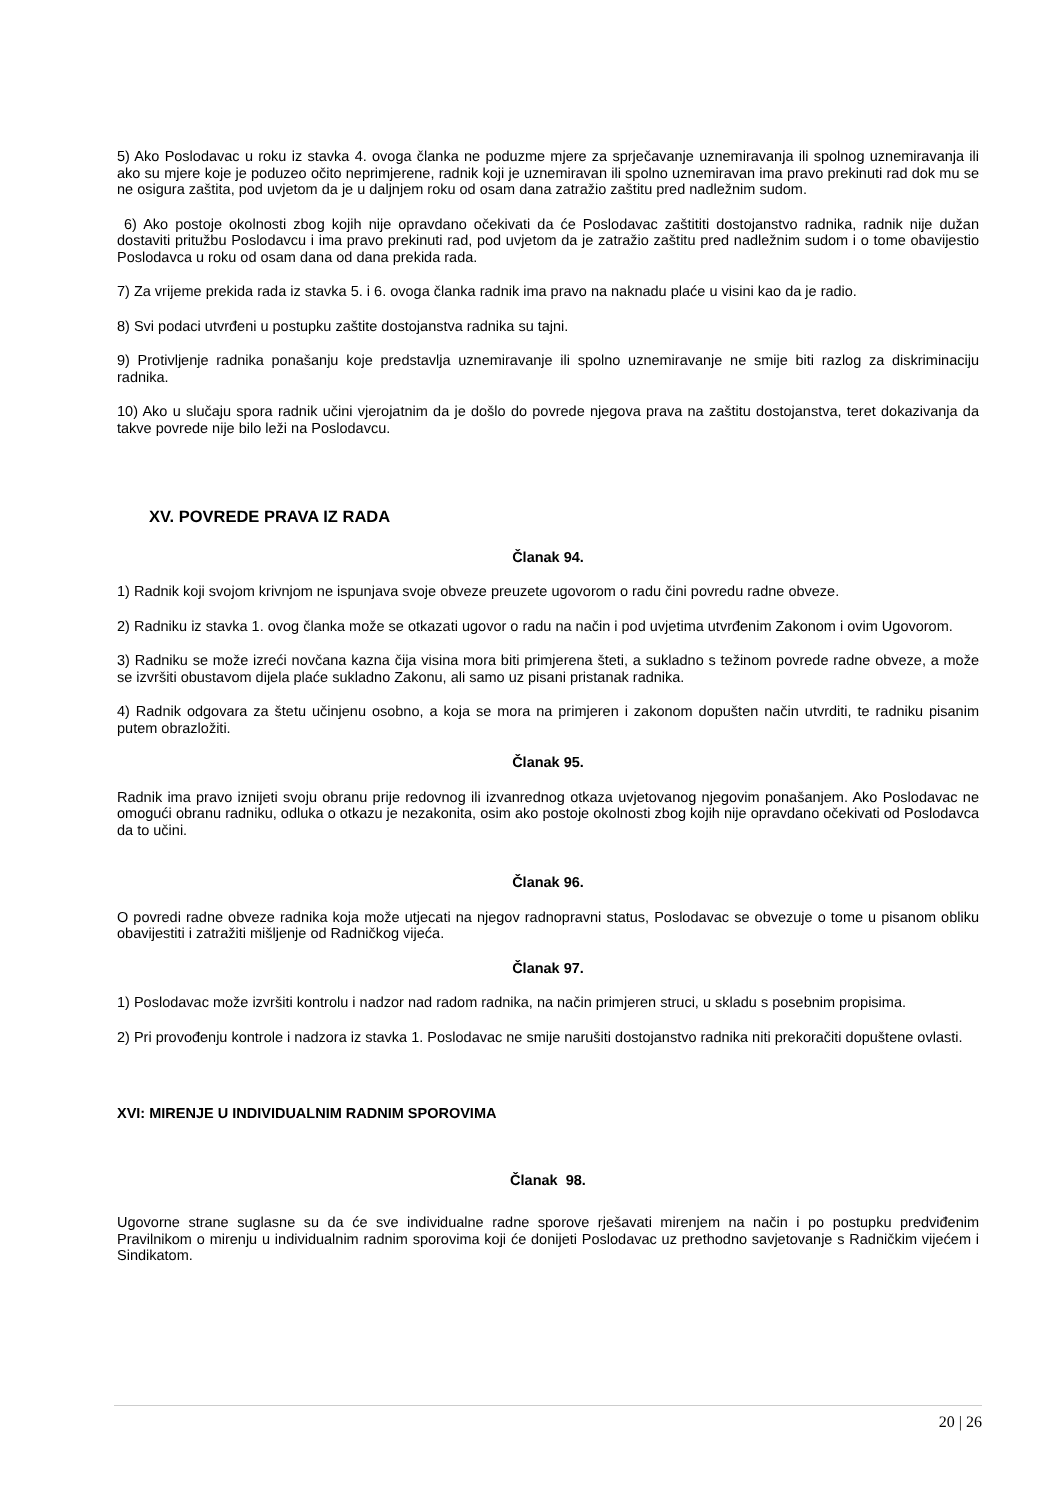5) Ako Poslodavac u roku iz stavka 4. ovoga članka ne poduzme mjere za sprječavanje uznemiravanja ili spolnog uznemiravanja ili ako su mjere koje je poduzeo očito neprimjerene, radnik koji je uznemiravan ili spolno uznemiravan ima pravo prekinuti rad dok mu se ne osigura zaštita, pod uvjetom da je u daljnjem roku od osam dana zatražio zaštitu pred nadležnim sudom.
6) Ako postoje okolnosti zbog kojih nije opravdano očekivati da će Poslodavac zaštititi dostojanstvo radnika, radnik nije dužan dostaviti pritužbu Poslodavcu i ima pravo prekinuti rad, pod uvjetom da je zatražio zaštitu pred nadležnim sudom i o tome obavijestio Poslodavca u roku od osam dana od dana prekida rada.
7) Za vrijeme prekida rada iz stavka 5. i 6. ovoga članka radnik ima pravo na naknadu plaće u visini kao da je radio.
8) Svi podaci utvrđeni u postupku zaštite dostojanstva radnika su tajni.
9) Protivljenje radnika ponašanju koje predstavlja uznemiravanje ili spolno uznemiravanje ne smije biti razlog za diskriminaciju radnika.
10) Ako u slučaju spora radnik učini vjerojatnim da je došlo do povrede njegova prava na zaštitu dostojanstva, teret dokazivanja da takve povrede nije bilo leži na Poslodavcu.
XV. POVREDE PRAVA IZ RADA
Članak 94.
1) Radnik koji svojom krivnjom ne ispunjava svoje obveze preuzete ugovorom o radu čini povredu radne obveze.
2) Radniku iz stavka 1. ovog članka može se otkazati ugovor o radu na način i pod uvjetima utvrđenim Zakonom i ovim Ugovorom.
3) Radniku se može izreći novčana kazna čija visina mora biti primjerena šteti, a sukladno s težinom povrede radne obveze, a može se izvršiti obustavom dijela plaće sukladno Zakonu, ali samo uz pisani pristanak radnika.
4) Radnik odgovara za štetu učinjenu osobno, a koja se mora na primjeren i zakonom dopušten način utvrditi, te radniku pisanim putem obrazložiti.
Članak 95.
Radnik ima pravo iznijeti svoju obranu prije redovnog ili izvanrednog otkaza uvjetovanog njegovim ponašanjem. Ako Poslodavac ne omogući obranu radniku, odluka o otkazu je nezakonita, osim ako postoje okolnosti zbog kojih nije opravdano očekivati od Poslodavca da to učini.
Članak 96.
O povredi radne obveze radnika koja može utjecati na njegov radnopravni status, Poslodavac se obvezuje o tome u pisanom obliku obavijestiti i zatražiti mišljenje od Radničkog vijeća.
Članak 97.
1) Poslodavac može izvršiti kontrolu i nadzor nad radom radnika, na način primjeren struci, u skladu s posebnim propisima.
2) Pri provođenju kontrole i nadzora iz stavka 1. Poslodavac ne smije narušiti dostojanstvo radnika niti prekoračiti dopuštene ovlasti.
XVI: MIRENJE U INDIVIDUALNIM RADNIM SPOROVIMA
Članak 98.
Ugovorne strane suglasne su da će sve individualne radne sporove rješavati mirenjem na način i po postupku predviđenim Pravilnikom o mirenju u individualnim radnim sporovima koji će donijeti Poslodavac uz prethodno savjetovanje s Radničkim vijećem i Sindikatom.
20 | 26